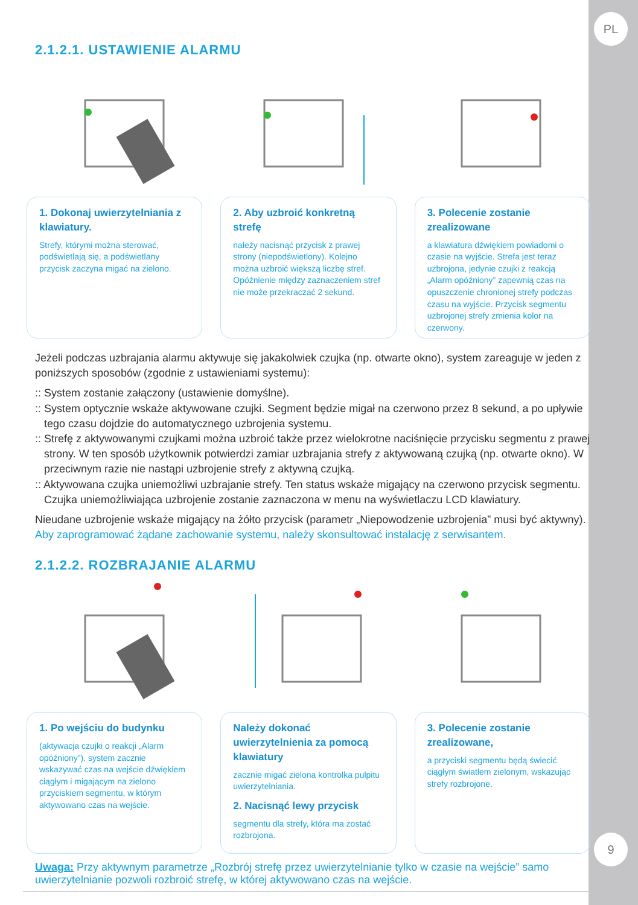PL
9
2.1.2.1. USTAWIENIE ALARMU
1. Dokonaj uwierzytelniania z klawiatury.
Strefy, którymi można sterować, podświetlają się, a podświetlany przycisk zaczyna migać na zielono.
2. Aby uzbroić konkretną strefę
należy nacisnąć przycisk z prawej strony (niepodświetlony). Kolejno można uzbroić większą liczbę stref. Opóźnienie między zaznaczeniem stref nie może przekraczać 2 sekund.
3. Polecenie zostanie zrealizowane
a klawiatura dźwiękiem powiadomi o czasie na wyjście. Strefa jest teraz uzbrojona, jedynie czujki z reakcją „Alarm opóźniony” zapewnią czas na opuszczenie chronionej strefy podczas czasu na wyjście. Przycisk segmentu uzbrojonej strefy zmienia kolor na czerwony.
Jeżeli podczas uzbrajania alarmu aktywuje się jakakolwiek czujka (np. otwarte okno), system zareaguje w jeden z poniższych sposobów (zgodnie z ustawieniami systemu):
:: System zostanie załączony (ustawienie domyślne).
:: System optycznie wskaże aktywowane czujki. Segment będzie migał na czerwono przez 8 sekund, a po upływie tego czasu dojdzie do automatycznego uzbrojenia systemu.
:: Strefę z aktywowanymi czujkami można uzbroić także przez wielokrotne naciśnięcie przycisku segmentu z prawej strony. W ten sposób użytkownik potwierdzi zamiar uzbrajania strefy z aktywowaną czujką (np. otwarte okno). W przeciwnym razie nie nastąpi uzbrojenie strefy z aktywną czujką.
:: Aktywowana czujka uniemożliwi uzbrajanie strefy. Ten status wskaże migający na czerwono przycisk segmentu. Czujka uniemożliwiająca uzbrojenie zostanie zaznaczona w menu na wyświetlaczu LCD klawiatury.
Nieudane uzbrojenie wskaże migający na żółto przycisk (parametr „Niepowodzenie uzbrojenia” musi być aktywny). Aby zaprogramować żądane zachowanie systemu, należy skonsultować instalację z serwisantem.
2.1.2.2. ROZBRAJANIE ALARMU
1. Po wejściu do budynku
(aktywacja czujki o reakcji „Alarm opóźniony”), system zacznie wskazywać czas na wejście dźwiękiem ciągłym i migającym na zielono przyciskiem segmentu, w którym aktywowano czas na wejście.
Należy dokonać uwierzytelnienia za pomocą klawiatury
zacznie migać zielona kontrolka pulpitu uwierzytelniania.
2. Nacisnąć lewy przycisk
segmentu dla strefy, która ma zostać rozbrojona.
3. Polecenie zostanie zrealizowane,
a przyciski segmentu będą świecić ciągłym światłem zielonym, wskazując strefy rozbrojone.
Uwaga: Przy aktywnym parametrze „Rozbrój strefę przez uwierzytelnianie tylko w czasie na wejście” samo uwierzytelnianie pozwoli rozbroić strefę, w której aktywowano czas na wejście.